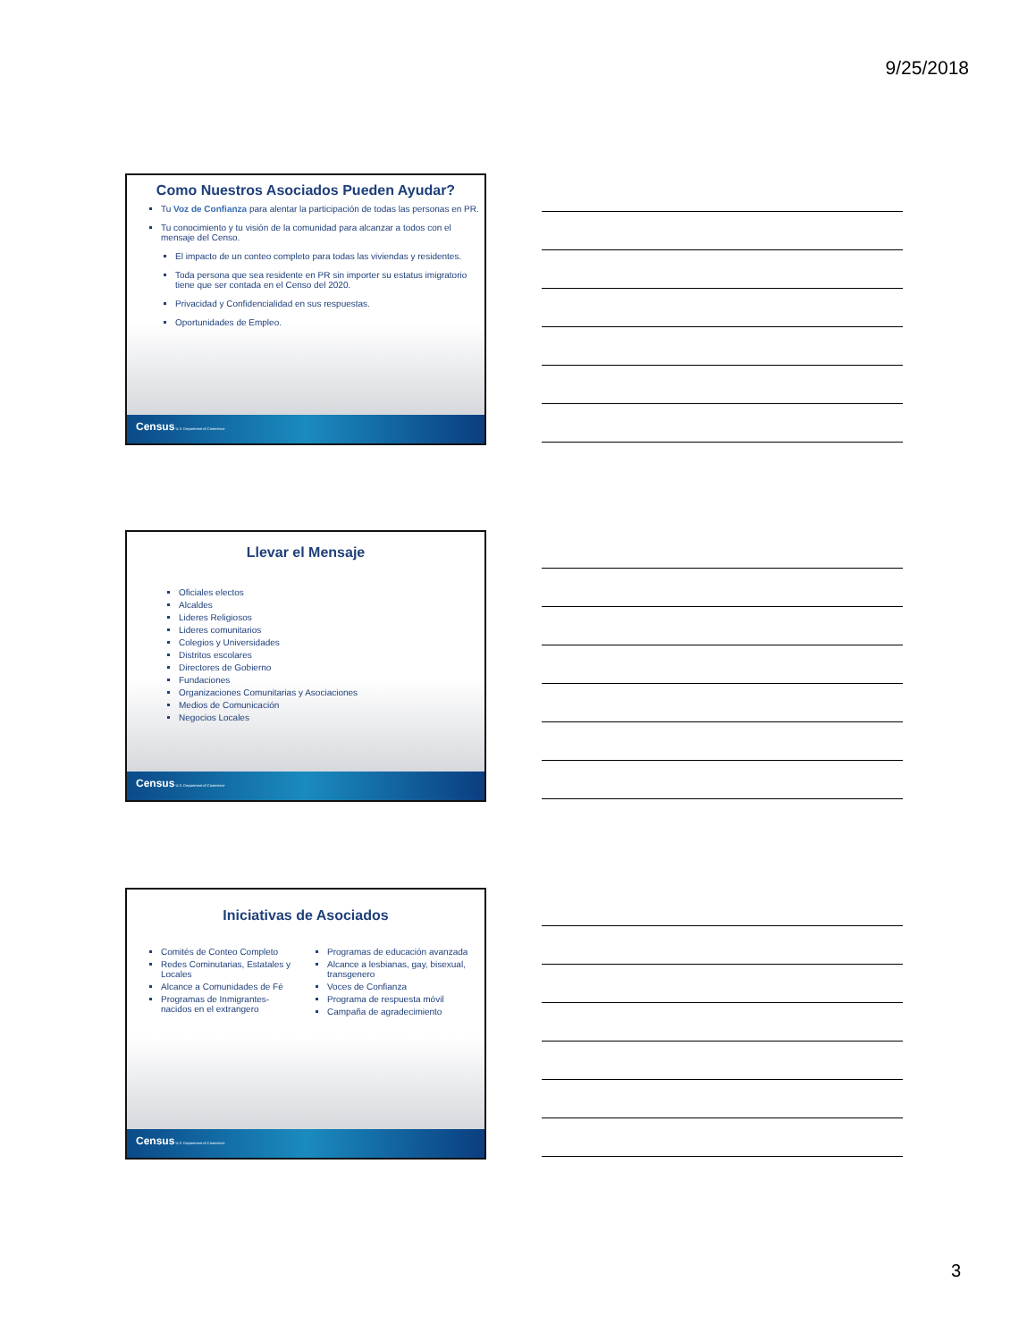9/25/2018
Como Nuestros Asociados Pueden Ayudar?
Tu Voz de Confianza para alentar la participación de todas las personas en PR.
Tu conocimiento y tu visión de la comunidad para alcanzar a todos con el mensaje del Censo.
El impacto de un conteo completo para todas las viviendas y residentes.
Toda persona que sea residente en PR sin importer su estatus imigratorio tiene que ser contada en el Censo del 2020.
Privacidad y Confidencialidad en sus respuestas.
Oportunidades de Empleo.
Census U.S. Department of Commerce
Llevar el Mensaje
Oficiales electos
Alcaldes
Lideres Religiosos
Lideres comunitarios
Colegios y Universidades
Distritos escolares
Directores de Gobierno
Fundaciones
Organizaciones Comunitarias y Asociaciones
Medios de Comunicación
Negocios Locales
Census U.S. Department of Commerce
Iniciativas de Asociados
Comités de Conteo Completo
Redes Cominutarias, Estatales y Locales
Alcance a Comunidades de Fé
Programas de Inmigrantes-nacidos en el extrangero
Programas de educación avanzada
Alcance a lesbianas, gay, bisexual, transgenero
Voces de Confianza
Programa de respuesta móvil
Campaña de agradecimiento
Census U.S. Department of Commerce
3